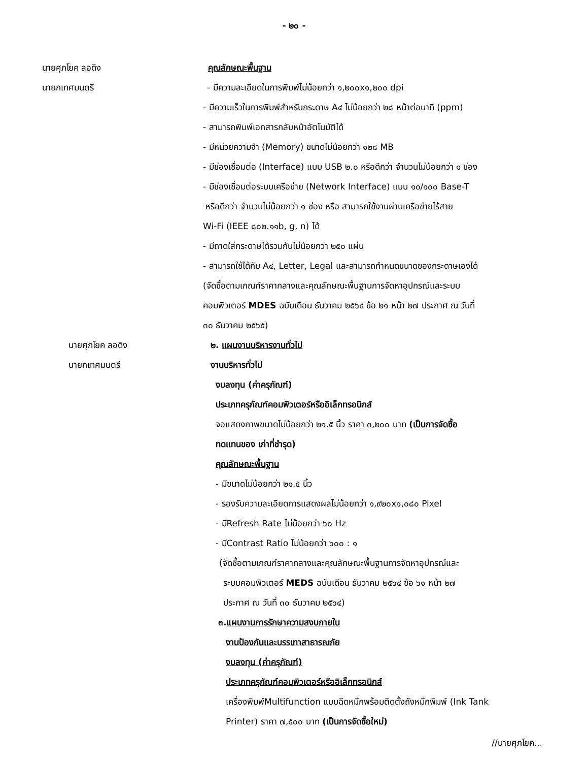- ๒๐ -
นายศุภโยค ลอดิง คุณลักษณะพื้นฐาน
นายกเทศมนตรี
- มีความละเอียดในการพิมพ์ไม่น้อยกว่า ๑,๒๐๐x๑,๒๐๐ dpi
- มีความเร็วในการพิมพ์สำหรับกระดาษ A๔ ไม่น้อยกว่า ๒๘ หน้าต่อนาที (ppm)
- สามารถพิมพ์เอกสารกลับหน้าอัตโนมัติได้
- มีหน่วยความจำ (Memory) ขนาดไม่น้อยกว่า ๑๒๘ MB
- มีช่องเชื่อมต่อ (Interface) แบบ USB ๒.๐ หรือดีกว่า จำนวนไม่น้อยกว่า ๑ ช่อง
- มีช่องเชื่อมต่อระบบเครือข่าย (Network Interface) แบบ ๑๐/๑๐๐ Base-T
หรือดีกว่า จำนวนไม่น้อยกว่า ๑ ช่อง หรือ สามารถใช้งานผ่านเครือข่ายไร้สาย
Wi-Fi (IEEE ๘๐๒.๑๑b, g, n) ได้
- มีถาดใส่กระดาษได้รวมกันไม่น้อยกว่า ๒๕๐ แผ่น
- สามารถใช้ได้กับ A๔, Letter, Legal และสามารถกำหนดขนาดของกระดาษเองได้
(จัดซื้อตามเกณฑ์ราคากลางและคุณลักษณะพื้นฐานการจัดหาอุปกรณ์และระบบ
คอมพิวเตอร์ MDES ฉบับเดือน ธันวาคม ๒๕๖๔ ข้อ ๒๑ หน้า ๒๗ ประกาศ ณ วันที่
๓๐ ธันวาคม ๒๕๖๕)
นายศุภโยค ลอดิง ๒. แผนงานบริหารงานทั่วไป
นายกเทศมนตรี งานบริหารทั่วไป
งบลงทุน (ค่าครุภัณฑ์)
ประเภทครุภัณฑ์คอมพิวเตอร์หรืออิเล็กทรอนิกส์
จอแสดงภาพขนาดไม่น้อยกว่า ๒๑.๕ นิ้ว ราคา ๓,๒๐๐ บาท (เป็นการจัดซื้อ
ทดแทนของ เก่าที่ชำรุด)
คุณลักษณะพื้นฐาน
- มีขนาดไม่น้อยกว่า ๒๑.๕ นิ้ว
- รองรับความละเอียดการแสดงผลไม่น้อยกว่า ๑,๙๒๐x๑,๐๘๐ Pixel
- มีRefresh Rate ไม่น้อยกว่า ๖๐ Hz
- มีContrast Ratio ไม่น้อยกว่า ๖๐๐ : ๑
(จัดซื้อตามเกณฑ์ราคากลางและคุณลักษณะพื้นฐานการจัดหาอุปกรณ์และ
ระบบคอมพิวเตอร์ MEDS ฉบับเดือน ธันวาคม ๒๕๖๔ ข้อ ๖๑ หน้า ๒๗
ประกาศ ณ วันที่ ๓๐ ธันวาคม ๒๕๖๔)
๓.แผนงานการรักษาความสงบภายใน
งานป้องกันและบรรเทาสาธารณภัย
งบลงทุน (ค่าครุภัณฑ์)
ประเภทครุภัณฑ์คอมพิวเตอร์หรืออิเล็กทรอนิกส์
เครื่องพิมพ์Multifunction แบบฉีดหมึกพร้อมติดตั้งถังหมึกพิมพ์ (Ink Tank
Printer) ราคา ๗,๕๐๐ บาท (เป็นการจัดซื้อใหม่)
//นายศุภโยค...